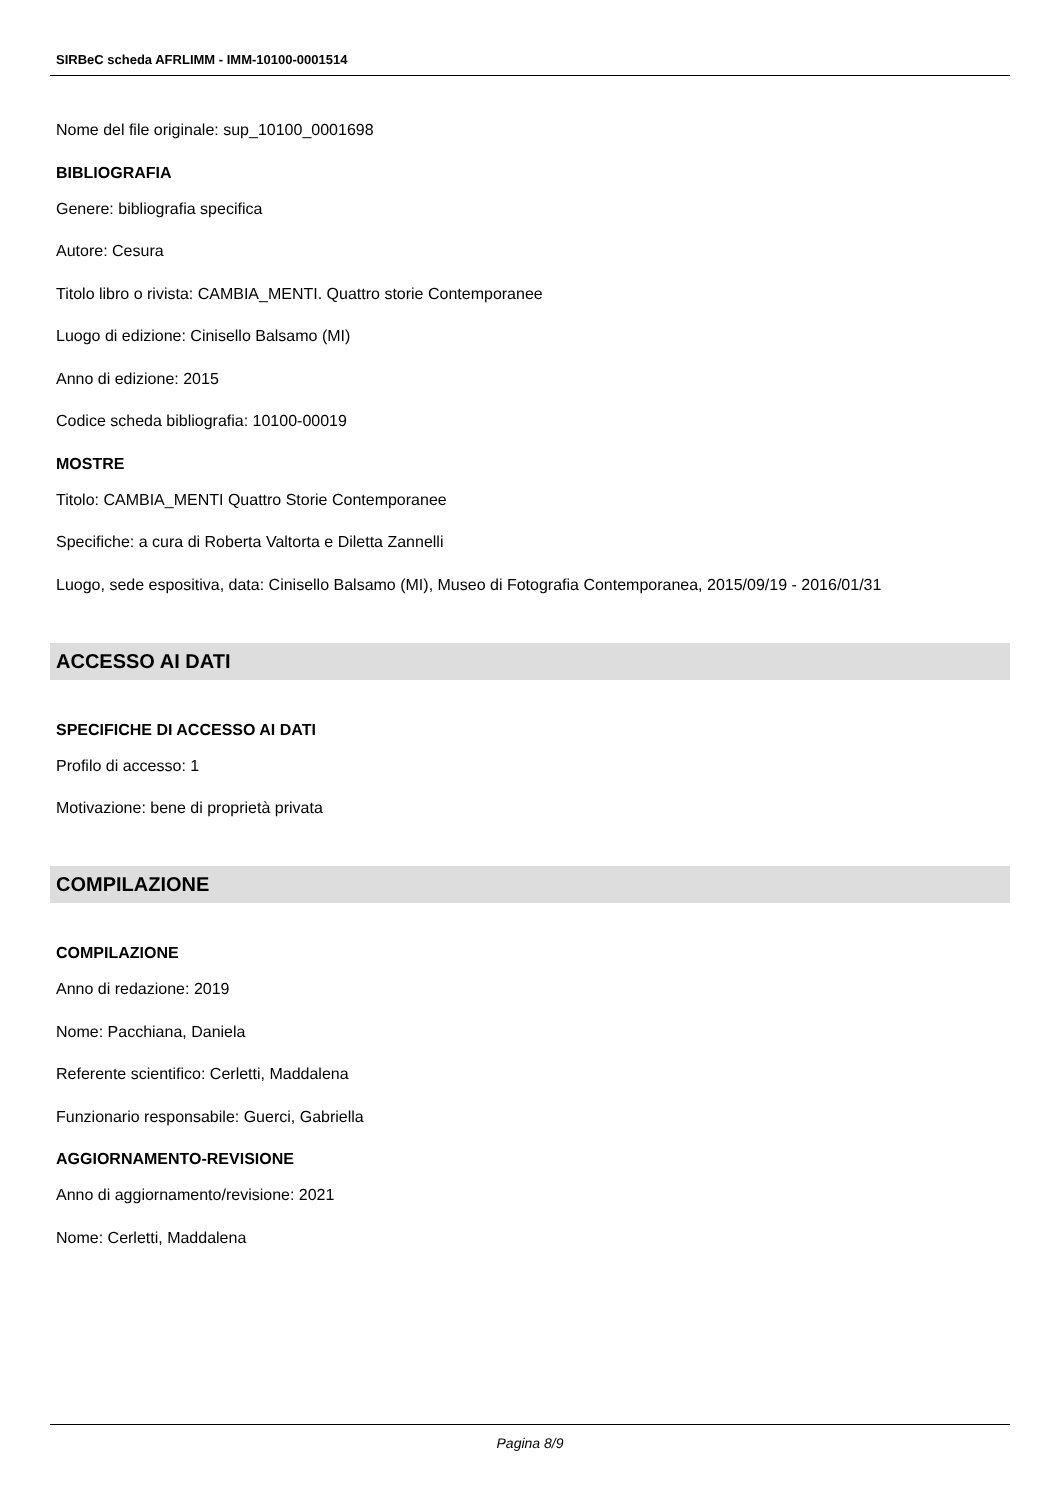SIRBeC scheda AFRLIMM - IMM-10100-0001514
Nome del file originale: sup_10100_0001698
BIBLIOGRAFIA
Genere: bibliografia specifica
Autore: Cesura
Titolo libro o rivista: CAMBIA_MENTI. Quattro storie Contemporanee
Luogo di edizione: Cinisello Balsamo (MI)
Anno di edizione: 2015
Codice scheda bibliografia: 10100-00019
MOSTRE
Titolo: CAMBIA_MENTI Quattro Storie Contemporanee
Specifiche: a cura di Roberta Valtorta e Diletta Zannelli
Luogo, sede espositiva, data: Cinisello Balsamo (MI), Museo di Fotografia Contemporanea, 2015/09/19 - 2016/01/31
ACCESSO AI DATI
SPECIFICHE DI ACCESSO AI DATI
Profilo di accesso: 1
Motivazione: bene di proprietà privata
COMPILAZIONE
COMPILAZIONE
Anno di redazione: 2019
Nome: Pacchiana, Daniela
Referente scientifico: Cerletti, Maddalena
Funzionario responsabile: Guerci, Gabriella
AGGIORNAMENTO-REVISIONE
Anno di aggiornamento/revisione: 2021
Nome: Cerletti, Maddalena
Pagina 8/9